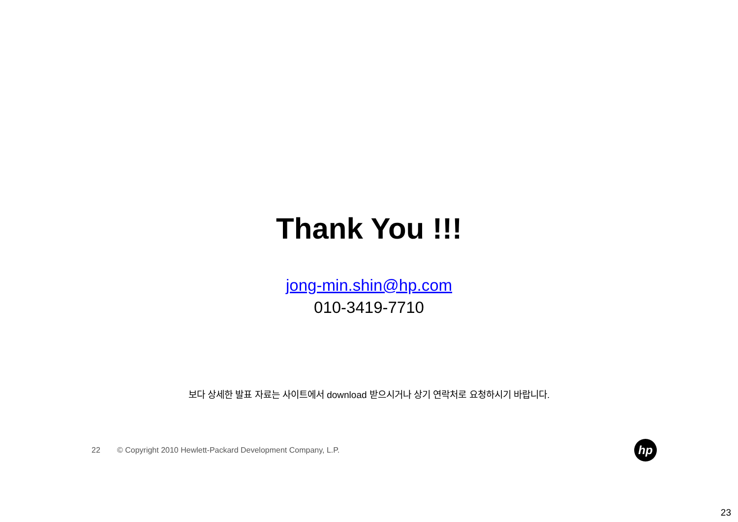Thank You !!!
jong-min.shin@hp.com
010-3419-7710
보다 상세한 발표 자료는 사이트에서 download 받으시거나 상기 연락처로 요청하시기 바랍니다.
22 © Copyright 2010 Hewlett-Packard Development Company, L.P.
hp
23